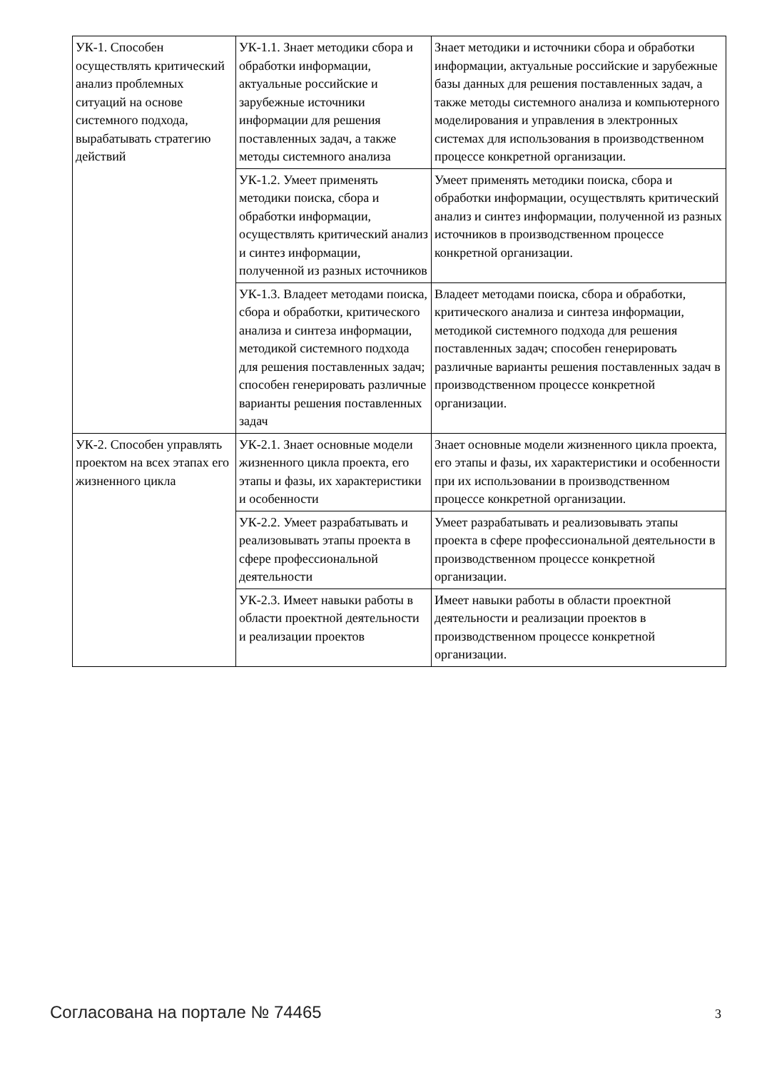| УК-1. Способен осуществлять критический анализ проблемных ситуаций на основе системного подхода, вырабатывать стратегию действий | УК-1.1. Знает методики сбора и обработки информации, актуальные российские и зарубежные источники информации для решения поставленных задач, а также методы системного анализа | Знает методики и источники сбора и обработки информации, актуальные российские и зарубежные базы данных для решения поставленных задач, а также методы системного анализа и компьютерного моделирования и управления в электронных системах для использования в производственном процессе конкретной организации. |
| | УК-1.2. Умеет применять методики поиска, сбора и обработки информации, осуществлять критический анализ и синтез информации, полученной из разных источников | Умеет применять методики поиска, сбора и обработки информации, осуществлять критический анализ и синтез информации, полученной из разных источников в производственном процессе конкретной организации. |
| | УК-1.3. Владеет методами поиска, сбора и обработки, критического анализа и синтеза информации, методикой системного подхода для решения поставленных задач; способен генерировать различные варианты решения поставленных задач | Владеет методами поиска, сбора и обработки, критического анализа и синтеза информации, методикой системного подхода для решения поставленных задач; способен генерировать различные варианты решения поставленных задач в производственном процессе конкретной организации. |
| УК-2. Способен управлять проектом на всех этапах его жизненного цикла | УК-2.1. Знает основные модели жизненного цикла проекта, его этапы и фазы, их характеристики и особенности | Знает основные модели жизненного цикла проекта, его этапы и фазы, их характеристики и особенности при их использовании в производственном процессе конкретной организации. |
| | УК-2.2. Умеет разрабатывать и реализовывать этапы проекта в сфере профессиональной деятельности | Умеет разрабатывать и реализовывать этапы проекта в сфере профессиональной деятельности в производственном процессе конкретной организации. |
| | УК-2.3. Имеет навыки работы в области проектной деятельности и реализации проектов | Имеет навыки работы в области проектной деятельности и реализации проектов в производственном процессе конкретной организации. |
Согласована на портале № 74465 3